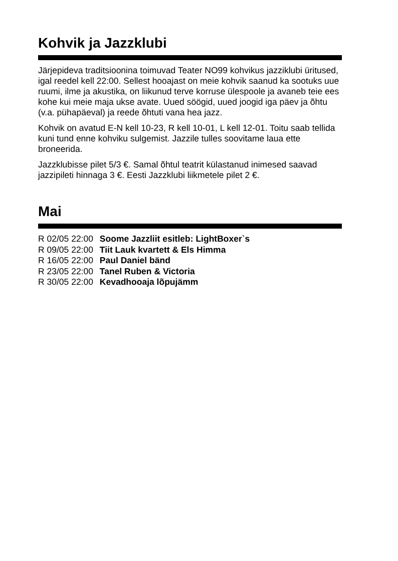Kohvik ja Jazzklubi
Järjepideva traditsioonina toimuvad Teater NO99 kohvikus jazziklubi üritused, igal reedel kell 22:00. Sellest hooajast on meie kohvik saanud ka sootuks uue ruumi, ilme ja akustika, on liikunud terve korruse ülespoole ja avaneb teie ees kohe kui meie maja ukse avate. Uued söögid, uued joogid iga päev ja õhtu (v.a. pühapäeval) ja reede õhtuti vana hea jazz.
Kohvik on avatud E-N kell 10-23, R kell 10-01, L kell 12-01. Toitu saab tellida kuni tund enne kohviku sulgemist. Jazzile tulles soovitame laua ette broneerida.
Jazzklubisse pilet 5/3 €. Samal õhtul teatrit külastanud inimesed saavad jazzipileti hinnaga 3 €. Eesti Jazzklubi liikmetele pilet 2 €.
Mai
R 02/05 22:00 Soome Jazzliit esitleb: LightBoxer`s
R 09/05 22:00 Tiit Lauk kvartett & Els Himma
R 16/05 22:00 Paul Daniel bänd
R 23/05 22:00 Tanel Ruben & Victoria
R 30/05 22:00 Kevadhooaja lõpujämm